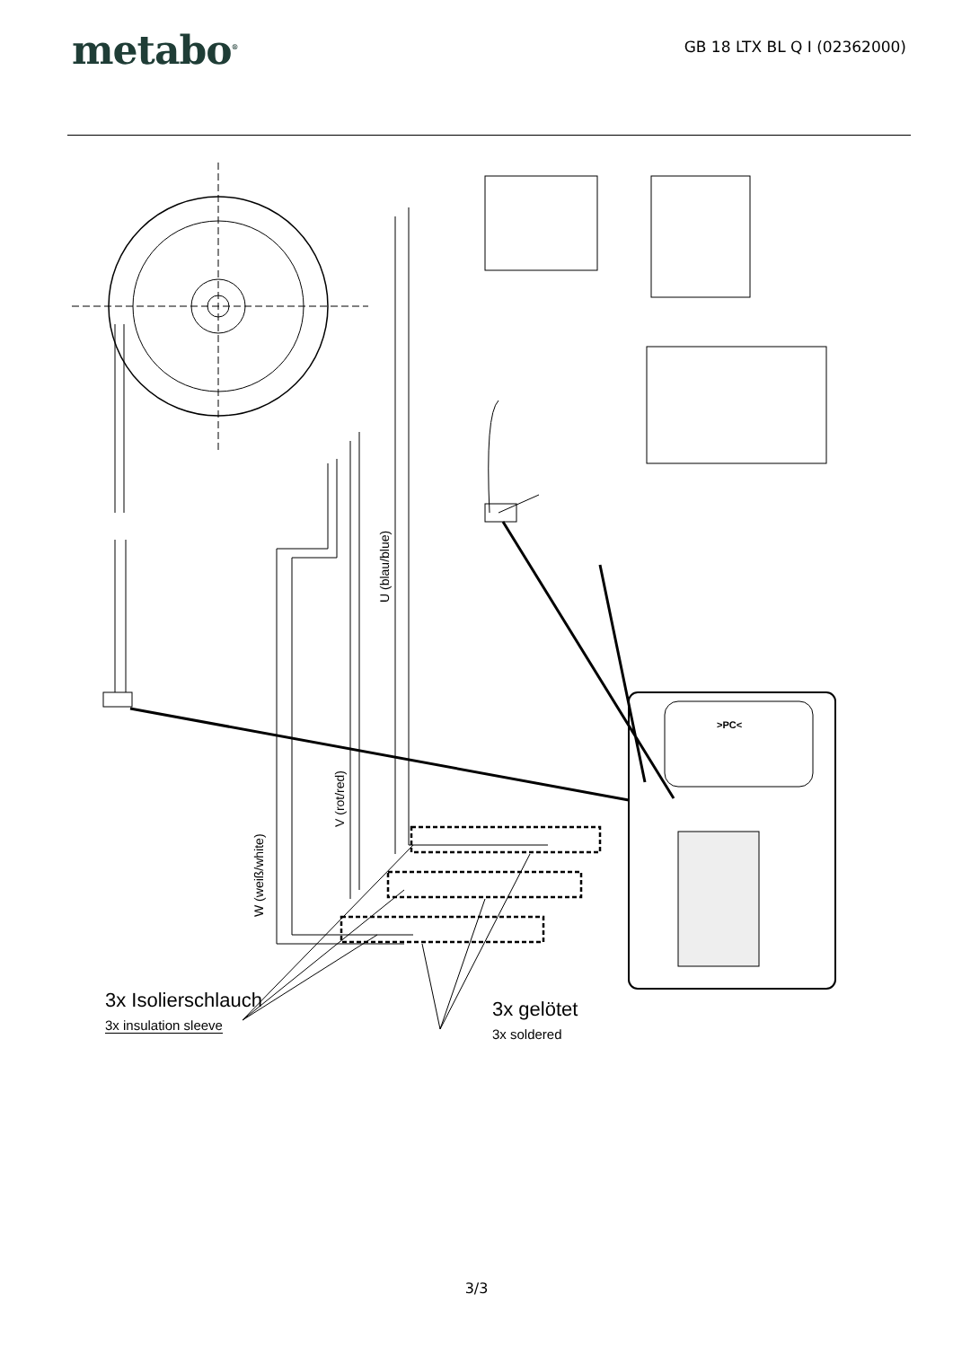metabo<sup>®</sup>
GB 18 LTX BL Q I (02362000)
U (blau/blue)
V (rot/red)
W (weiß/white)
3x Isolierschlauch
3x insulation sleeve
3x gelötet
3x soldered
>PC<
3/3